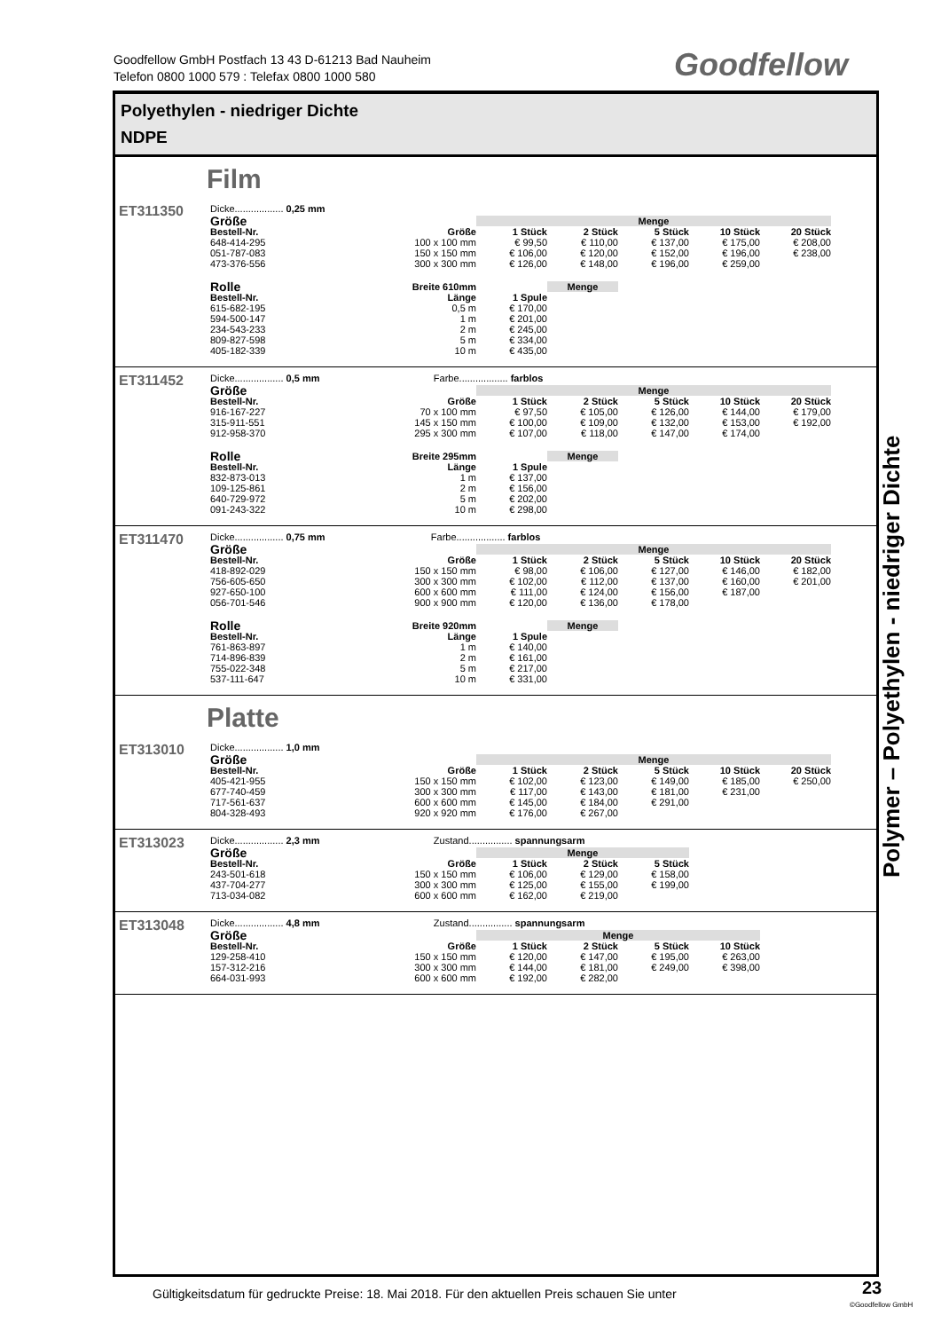Goodfellow GmbH Postfach 13 43 D-61213 Bad Nauheim
Telefon 0800 1000 579 : Telefax 0800 1000 580
Goodfellow
Polyethylen - niedriger Dichte
NDPE
Film
ET311350
Dicke.................. 0,25 mm
| Größe | | Menge | | | | |
| --- | --- | --- | --- | --- | --- | --- |
| Bestell-Nr. | Größe | 1 Stück | 2 Stück | 5 Stück | 10 Stück | 20 Stück |
| 648-414-295 | 100 x 100 mm | € 99,50 | € 110,00 | € 137,00 | € 175,00 | € 208,00 |
| 051-787-083 | 150 x 150 mm | € 106,00 | € 120,00 | € 152,00 | € 196,00 | € 238,00 |
| 473-376-556 | 300 x 300 mm | € 126,00 | € 148,00 | € 196,00 | € 259,00 | |
| Rolle | Breite 610mm | | Menge |
| --- | --- | --- | --- |
| Bestell-Nr. | Länge | 1 Spule | |
| 615-682-195 | 0,5 m | € 170,00 | |
| 594-500-147 | 1 m | € 201,00 | |
| 234-543-233 | 2 m | € 245,00 | |
| 809-827-598 | 5 m | € 334,00 | |
| 405-182-339 | 10 m | € 435,00 | |
ET311452
Dicke.................. 0,5 mm Farbe.................. farblos
| Größe | | Menge | | | | |
| --- | --- | --- | --- | --- | --- | --- |
| Bestell-Nr. | Größe | 1 Stück | 2 Stück | 5 Stück | 10 Stück | 20 Stück |
| 916-167-227 | 70 x 100 mm | € 97,50 | € 105,00 | € 126,00 | € 144,00 | € 179,00 |
| 315-911-551 | 145 x 150 mm | € 100,00 | € 109,00 | € 132,00 | € 153,00 | € 192,00 |
| 912-958-370 | 295 x 300 mm | € 107,00 | € 118,00 | € 147,00 | € 174,00 | |
| Rolle | Breite 295mm | | Menge |
| --- | --- | --- | --- |
| Bestell-Nr. | Länge | 1 Spule | |
| 832-873-013 | 1 m | € 137,00 | |
| 109-125-861 | 2 m | € 156,00 | |
| 640-729-972 | 5 m | € 202,00 | |
| 091-243-322 | 10 m | € 298,00 | |
ET311470
Dicke.................. 0,75 mm Farbe.................. farblos
| Größe | | Menge | | | | |
| --- | --- | --- | --- | --- | --- | --- |
| Bestell-Nr. | Größe | 1 Stück | 2 Stück | 5 Stück | 10 Stück | 20 Stück |
| 418-892-029 | 150 x 150 mm | € 98,00 | € 106,00 | € 127,00 | € 146,00 | € 182,00 |
| 756-605-650 | 300 x 300 mm | € 102,00 | € 112,00 | € 137,00 | € 160,00 | € 201,00 |
| 927-650-100 | 600 x 600 mm | € 111,00 | € 124,00 | € 156,00 | € 187,00 | |
| 056-701-546 | 900 x 900 mm | € 120,00 | € 136,00 | € 178,00 | | |
| Rolle | Breite 920mm | | Menge |
| --- | --- | --- | --- |
| Bestell-Nr. | Länge | 1 Spule | |
| 761-863-897 | 1 m | € 140,00 | |
| 714-896-839 | 2 m | € 161,00 | |
| 755-022-348 | 5 m | € 217,00 | |
| 537-111-647 | 10 m | € 331,00 | |
Platte
ET313010
Dicke.................. 1,0 mm
| Größe | | Menge | | | | |
| --- | --- | --- | --- | --- | --- | --- |
| Bestell-Nr. | Größe | 1 Stück | 2 Stück | 5 Stück | 10 Stück | 20 Stück |
| 405-421-955 | 150 x 150 mm | € 102,00 | € 123,00 | € 149,00 | € 185,00 | € 250,00 |
| 677-740-459 | 300 x 300 mm | € 117,00 | € 143,00 | € 181,00 | € 231,00 | |
| 717-561-637 | 600 x 600 mm | € 145,00 | € 184,00 | € 291,00 | | |
| 804-328-493 | 920 x 920 mm | € 176,00 | € 267,00 | | | |
ET313023
Dicke.................. 2,3 mm Zustand................ spannungsarm
| Größe | | Menge | | |
| --- | --- | --- | --- | --- |
| Bestell-Nr. | Größe | 1 Stück | 2 Stück | 5 Stück |
| 243-501-618 | 150 x 150 mm | € 106,00 | € 129,00 | € 158,00 |
| 437-704-277 | 300 x 300 mm | € 125,00 | € 155,00 | € 199,00 |
| 713-034-082 | 600 x 600 mm | € 162,00 | € 219,00 | |
ET313048
Dicke.................. 4,8 mm Zustand................ spannungsarm
| Größe | | Menge | | | |
| --- | --- | --- | --- | --- | --- |
| Bestell-Nr. | Größe | 1 Stück | 2 Stück | 5 Stück | 10 Stück |
| 129-258-410 | 150 x 150 mm | € 120,00 | € 147,00 | € 195,00 | € 263,00 |
| 157-312-216 | 300 x 300 mm | € 144,00 | € 181,00 | € 249,00 | € 398,00 |
| 664-031-993 | 600 x 600 mm | € 192,00 | € 282,00 | | |
Polymer – Polyethylen - niedriger Dichte
Gültigkeitsdatum für gedruckte Preise: 18. Mai 2018. Für den aktuellen Preis schauen Sie unter
23
©Goodfellow GmbH